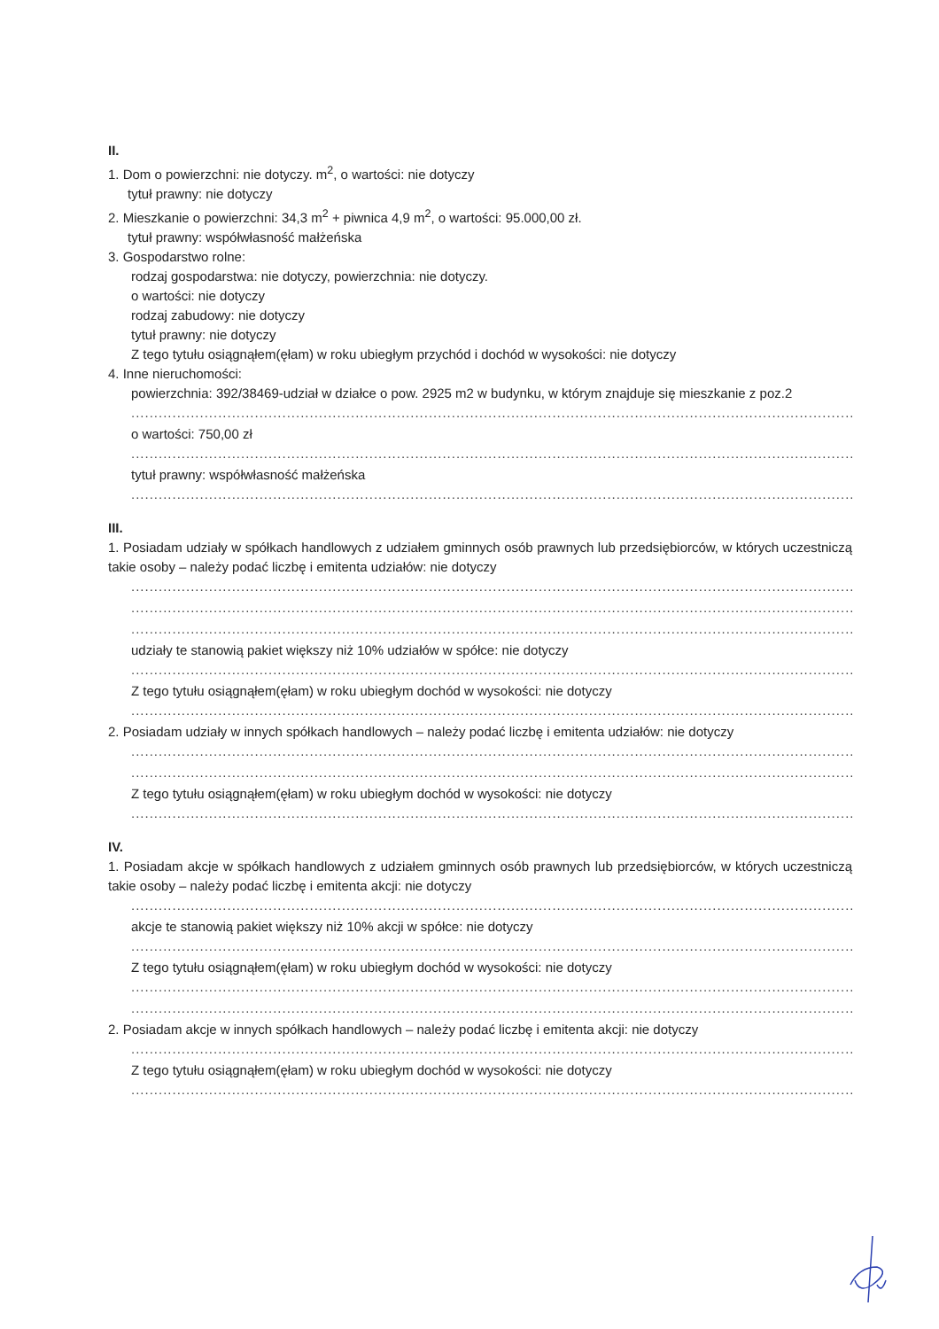II.
1. Dom o powierzchni: nie dotyczy. m<sup>2</sup>, o wartości: nie dotyczy
tytuł prawny: nie dotyczy
2. Mieszkanie o powierzchni: 34,3 m<sup>2</sup> + piwnica 4,9 m<sup>2</sup>, o wartości: 95.000,00 zł.
tytuł prawny: współwłasność małżeńska
3. Gospodarstwo rolne:
rodzaj gospodarstwa: nie dotyczy, powierzchnia: nie dotyczy.
o wartości: nie dotyczy
rodzaj zabudowy: nie dotyczy
tytuł prawny: nie dotyczy
Z tego tytułu osiągnąłem(ęłam) w roku ubiegłym przychód i dochód w wysokości: nie dotyczy
4. Inne nieruchomości:
powierzchnia: 392/38469-udział w działce o pow. 2925 m2 w budynku, w którym znajduje się mieszkanie z poz.2
....................................................................................................................................................................
o wartości: 750,00 zł
....................................................................................................................................................................
tytuł prawny: współwłasność małżeńska
....................................................................................................................................................................
III.
1. Posiadam udziały w spółkach handlowych z udziałem gminnych osób prawnych lub przedsiębiorców, w których uczestniczą takie osoby – należy podać liczbę i emitenta udziałów: nie dotyczy
....................................................................................................................................................................
....................................................................................................................................................................
....................................................................................................................................................................
udziały te stanowią pakiet większy niż 10% udziałów w spółce: nie dotyczy
....................................................................................................................................................................
Z tego tytułu osiągnąłem(ęłam) w roku ubiegłym dochód w wysokości: nie dotyczy
....................................................................................................................................................................
2. Posiadam udziały w innych spółkach handlowych – należy podać liczbę i emitenta udziałów: nie dotyczy
....................................................................................................................................................................
....................................................................................................................................................................
Z tego tytułu osiągnąłem(ęłam) w roku ubiegłym dochód w wysokości: nie dotyczy
....................................................................................................................................................................
IV.
1. Posiadam akcje w spółkach handlowych z udziałem gminnych osób prawnych lub przedsiębiorców, w których uczestniczą takie osoby – należy podać liczbę i emitenta akcji: nie dotyczy
....................................................................................................................................................................
akcje te stanowią pakiet większy niż 10% akcji w spółce: nie dotyczy
....................................................................................................................................................................
Z tego tytułu osiągnąłem(ęłam) w roku ubiegłym dochód w wysokości: nie dotyczy
....................................................................................................................................................................
....................................................................................................................................................................
2. Posiadam akcje w innych spółkach handlowych – należy podać liczbę i emitenta akcji: nie dotyczy
....................................................................................................................................................................
Z tego tytułu osiągnąłem(ęłam) w roku ubiegłym dochód w wysokości: nie dotyczy
....................................................................................................................................................................